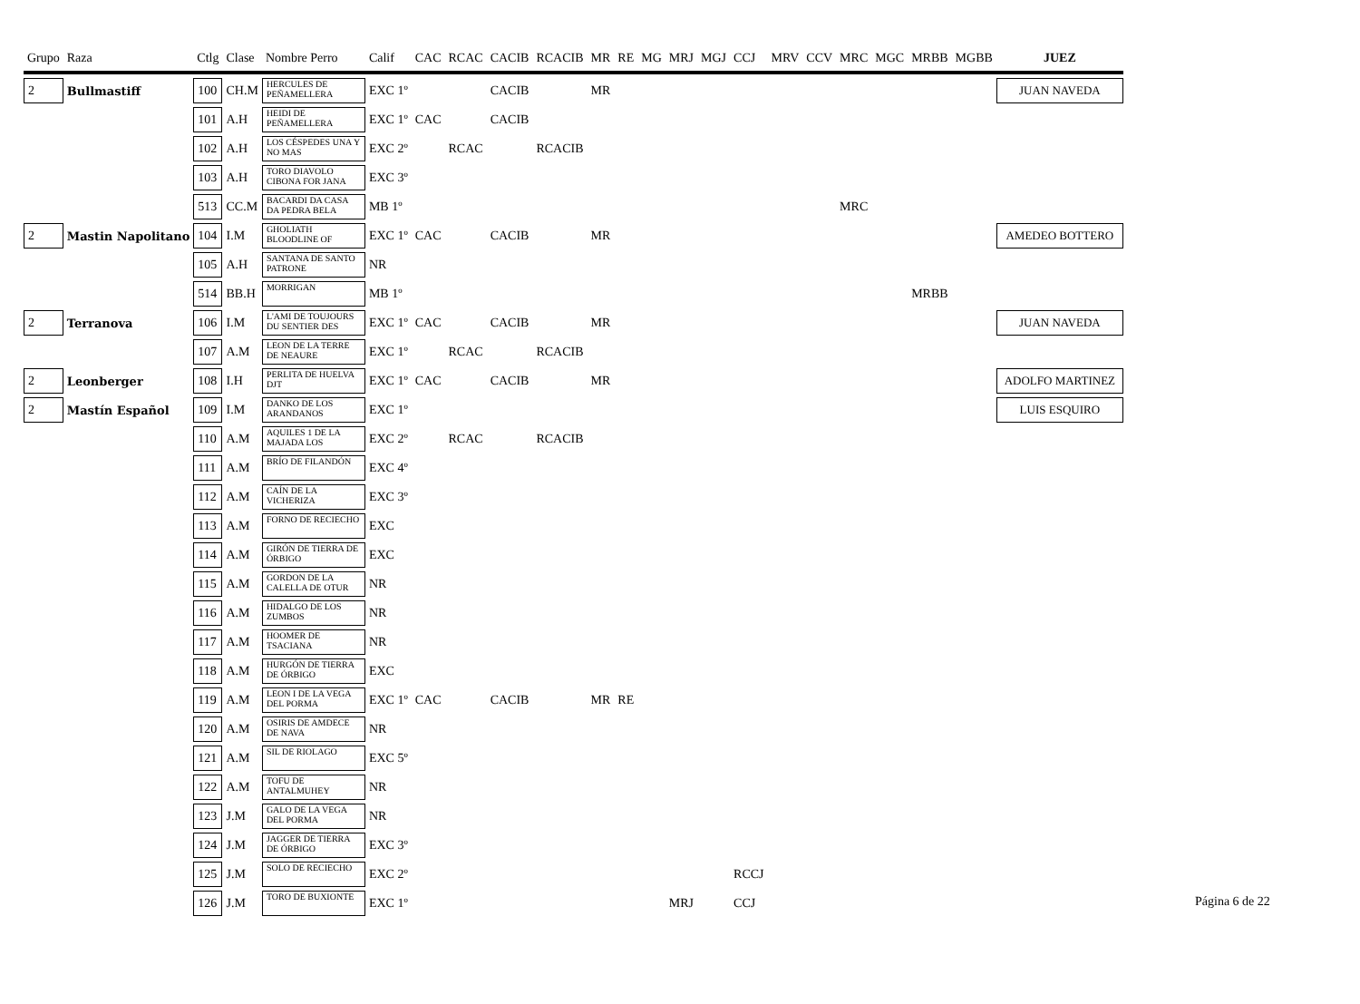| Grupo | Raza | Ctlg | Clase | Nombre Perro | Calif | CAC | RCAC | CACIB | RCACIB | MR | RE | MG | MRJ | MGJ | CCJ | MRV | CCV | MRC | MGC | MRBB | MGBB | JUEZ |
| --- | --- | --- | --- | --- | --- | --- | --- | --- | --- | --- | --- | --- | --- | --- | --- | --- | --- | --- | --- | --- | --- | --- |
| 2 | Bullmastiff | 100 | CH.M | HERCULES DE PEÑAMELLERA | EXC 1º | | | CACIB | | MR | | | | | | | | | | | | JUAN NAVEDA |
| | | 101 | A.H | HEIDI DE PEÑAMELLERA | EXC 1º | CAC | | CACIB | | | | | | | | | | | | | | |
| | | 102 | A.H | LOS CÉSPEDES UNA Y NO MAS | EXC 2º | | RCAC | | RCACIB | | | | | | | | | | | | | |
| | | 103 | A.H | TORO DIAVOLO CIBONA FOR JANA | EXC 3º | | | | | | | | | | | | | | | | | |
| | | 513 | CC.M | BACARDI DA CASA DA PEDRA BELA | MB 1º | | | | | | | | | | | | | MRC | | | | |
| 2 | Mastin Napolitano | 104 | I.M | GHOLIATH BLOODLINE OF | EXC 1º | CAC | | CACIB | | MR | | | | | | | | | | | | AMEDEO BOTTERO |
| | | 105 | A.H | SANTANA DE SANTO PATRONE | NR | | | | | | | | | | | | | | | | | |
| | | 514 | BB.H | MORRIGAN | MB 1º | | | | | | | | | | | | | | | MRBB | | |
| 2 | Terranova | 106 | I.M | L'AMI DE TOUJOURS DU SENTIER DES | EXC 1º | CAC | | CACIB | | MR | | | | | | | | | | | | JUAN NAVEDA |
| | | 107 | A.M | LEON DE LA TERRE DE NEAURE | EXC 1º | | RCAC | | RCACIB | | | | | | | | | | | | | |
| 2 | Leonberger | 108 | I.H | PERLITA DE HUELVA DJT | EXC 1º | CAC | | CACIB | | MR | | | | | | | | | | | | ADOLFO MARTINEZ |
| 2 | Mastín Español | 109 | I.M | DANKO DE LOS ARANDANOS | EXC 1º | | | | | | | | | | | | | | | | | LUIS ESQUIRO |
| | | 110 | A.M | AQUILES 1 DE LA MAJADA LOS | EXC 2º | | RCAC | | RCACIB | | | | | | | | | | | | | |
| | | 111 | A.M | BRÍO DE FILANDÓN | EXC 4º | | | | | | | | | | | | | | | | | |
| | | 112 | A.M | CAÍN DE LA VICHERIZA | EXC 3º | | | | | | | | | | | | | | | | | |
| | | 113 | A.M | FORNO DE RECIECHO | EXC | | | | | | | | | | | | | | | | | |
| | | 114 | A.M | GIRÓN DE TIERRA DE ÓRBIGO | EXC | | | | | | | | | | | | | | | | | |
| | | 115 | A.M | GORDON DE LA CALELLA DE OTUR | NR | | | | | | | | | | | | | | | | | |
| | | 116 | A.M | HIDALGO DE LOS ZUMBOS | NR | | | | | | | | | | | | | | | | | |
| | | 117 | A.M | HOOMER DE TSACIANA | NR | | | | | | | | | | | | | | | | | |
| | | 118 | A.M | HURGÓN DE TIERRA DE ÓRBIGO | EXC | | | | | | | | | | | | | | | | | |
| | | 119 | A.M | LEON I DE LA VEGA DEL PORMA | EXC 1º | CAC | | CACIB | | MR | RE | | | | | | | | | | | |
| | | 120 | A.M | OSIRIS DE AMDECE DE NAVA | NR | | | | | | | | | | | | | | | | | |
| | | 121 | A.M | SIL DE RIOLAGO | EXC 5º | | | | | | | | | | | | | | | | | |
| | | 122 | A.M | TOFU DE ANTALMUHEY | NR | | | | | | | | | | | | | | | | | |
| | | 123 | J.M | GALO DE LA VEGA DEL PORMA | NR | | | | | | | | | | | | | | | | | |
| | | 124 | J.M | JAGGER DE TIERRA DE ÓRBIGO | EXC 3º | | | | | | | | | | | | | | | | | |
| | | 125 | J.M | SOLO DE RECIECHO | EXC 2º | | | | | | | | | | RCCJ | | | | | | | |
| | | 126 | J.M | TORO DE BUXIONTE | EXC 1º | | | | | | | | MRJ | | CCJ | | | | | | | |
Página 6 de 22